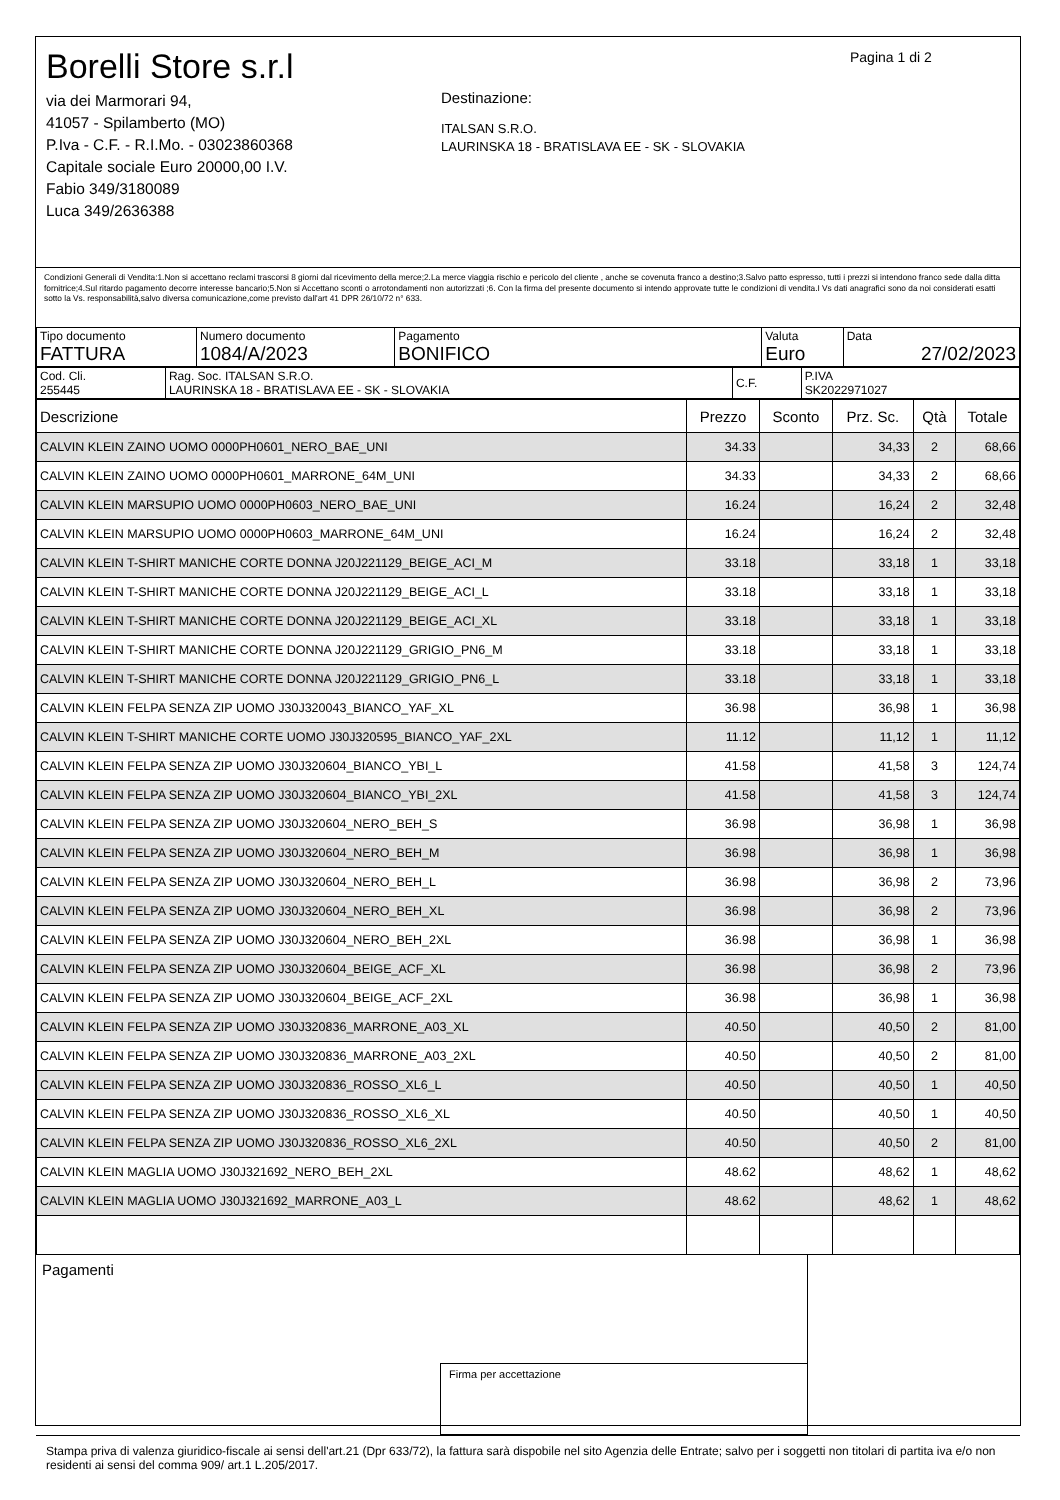Borelli Store s.r.l
via dei Marmorari 94,
41057 - Spilamberto (MO)
P.Iva - C.F. - R.I.Mo. - 03023860368
Capitale sociale Euro 20000,00 I.V.
Fabio 349/3180089
Luca 349/2636388
Destinazione:
ITALSAN S.R.O.
LAURINSKA 18 - BRATISLAVA EE - SK - SLOVAKIA
Pagina 1 di 2
Condizioni Generali di Vendita:1.Non si accettano reclami trascorsi 8 giorni dal ricevimento della merce;2.La merce viaggia rischio e pericolo del cliente , anche se covenuta franco a destino;3.Salvo patto espresso, tutti i prezzi si intendono franco sede dalla ditta fornitrice;4.Sul ritardo pagamento decorre interesse bancario;5.Non si Accettano sconti o arrotondamenti non autorizzati ;6. Con la firma del presente documento si intendo approvate tutte le condizioni di vendita.I Vs dati anagrafici sono da noi considerati esatti sotto la Vs. responsabilità,salvo diversa comunicazione,come previsto dall'art 41 DPR 26/10/72 n° 633.
| Tipo documento FATTURA | Numero documento 1084/A/2023 | Pagamento BONIFICO | Valuta Euro | Data 27/02/2023 |
| Cod. Cli. 255445 | Rag. Soc. ITALSAN S.R.O. LAURINSKA 18 - BRATISLAVA EE - SK - SLOVAKIA | C.F. | P.IVA SK2022971027 |
| Descrizione | Prezzo | Sconto | Prz. Sc. | Qtà | Totale |
| --- | --- | --- | --- | --- | --- |
| CALVIN KLEIN ZAINO UOMO 0000PH0601_NERO_BAE_UNI | 34.33 | | 34,33 | 2 | 68,66 |
| CALVIN KLEIN ZAINO UOMO 0000PH0601_MARRONE_64M_UNI | 34.33 | | 34,33 | 2 | 68,66 |
| CALVIN KLEIN MARSUPIO UOMO 0000PH0603_NERO_BAE_UNI | 16.24 | | 16,24 | 2 | 32,48 |
| CALVIN KLEIN MARSUPIO UOMO 0000PH0603_MARRONE_64M_UNI | 16.24 | | 16,24 | 2 | 32,48 |
| CALVIN KLEIN T-SHIRT MANICHE CORTE DONNA J20J221129_BEIGE_ACI_M | 33.18 | | 33,18 | 1 | 33,18 |
| CALVIN KLEIN T-SHIRT MANICHE CORTE DONNA J20J221129_BEIGE_ACI_L | 33.18 | | 33,18 | 1 | 33,18 |
| CALVIN KLEIN T-SHIRT MANICHE CORTE DONNA J20J221129_BEIGE_ACI_XL | 33.18 | | 33,18 | 1 | 33,18 |
| CALVIN KLEIN T-SHIRT MANICHE CORTE DONNA J20J221129_GRIGIO_PN6_M | 33.18 | | 33,18 | 1 | 33,18 |
| CALVIN KLEIN T-SHIRT MANICHE CORTE DONNA J20J221129_GRIGIO_PN6_L | 33.18 | | 33,18 | 1 | 33,18 |
| CALVIN KLEIN FELPA SENZA ZIP UOMO J30J320043_BIANCO_YAF_XL | 36.98 | | 36,98 | 1 | 36,98 |
| CALVIN KLEIN T-SHIRT MANICHE CORTE UOMO J30J320595_BIANCO_YAF_2XL | 11.12 | | 11,12 | 1 | 11,12 |
| CALVIN KLEIN FELPA SENZA ZIP UOMO J30J320604_BIANCO_YBI_L | 41.58 | | 41,58 | 3 | 124,74 |
| CALVIN KLEIN FELPA SENZA ZIP UOMO J30J320604_BIANCO_YBI_2XL | 41.58 | | 41,58 | 3 | 124,74 |
| CALVIN KLEIN FELPA SENZA ZIP UOMO J30J320604_NERO_BEH_S | 36.98 | | 36,98 | 1 | 36,98 |
| CALVIN KLEIN FELPA SENZA ZIP UOMO J30J320604_NERO_BEH_M | 36.98 | | 36,98 | 1 | 36,98 |
| CALVIN KLEIN FELPA SENZA ZIP UOMO J30J320604_NERO_BEH_L | 36.98 | | 36,98 | 2 | 73,96 |
| CALVIN KLEIN FELPA SENZA ZIP UOMO J30J320604_NERO_BEH_XL | 36.98 | | 36,98 | 2 | 73,96 |
| CALVIN KLEIN FELPA SENZA ZIP UOMO J30J320604_NERO_BEH_2XL | 36.98 | | 36,98 | 1 | 36,98 |
| CALVIN KLEIN FELPA SENZA ZIP UOMO J30J320604_BEIGE_ACF_XL | 36.98 | | 36,98 | 2 | 73,96 |
| CALVIN KLEIN FELPA SENZA ZIP UOMO J30J320604_BEIGE_ACF_2XL | 36.98 | | 36,98 | 1 | 36,98 |
| CALVIN KLEIN FELPA SENZA ZIP UOMO J30J320836_MARRONE_A03_XL | 40.50 | | 40,50 | 2 | 81,00 |
| CALVIN KLEIN FELPA SENZA ZIP UOMO J30J320836_MARRONE_A03_2XL | 40.50 | | 40,50 | 2 | 81,00 |
| CALVIN KLEIN FELPA SENZA ZIP UOMO J30J320836_ROSSO_XL6_L | 40.50 | | 40,50 | 1 | 40,50 |
| CALVIN KLEIN FELPA SENZA ZIP UOMO J30J320836_ROSSO_XL6_XL | 40.50 | | 40,50 | 1 | 40,50 |
| CALVIN KLEIN FELPA SENZA ZIP UOMO J30J320836_ROSSO_XL6_2XL | 40.50 | | 40,50 | 2 | 81,00 |
| CALVIN KLEIN MAGLIA UOMO J30J321692_NERO_BEH_2XL | 48.62 | | 48,62 | 1 | 48,62 |
| CALVIN KLEIN MAGLIA UOMO J30J321692_MARRONE_A03_L | 48.62 | | 48,62 | 1 | 48,62 |
Pagamenti
Firma per accettazione
Stampa priva di valenza giuridico-fiscale ai sensi dell'art.21 (Dpr 633/72), la fattura sarà dispobile nel sito Agenzia delle Entrate; salvo per i soggetti non titolari di partita iva e/o non residenti ai sensi del comma 909/ art.1 L.205/2017.